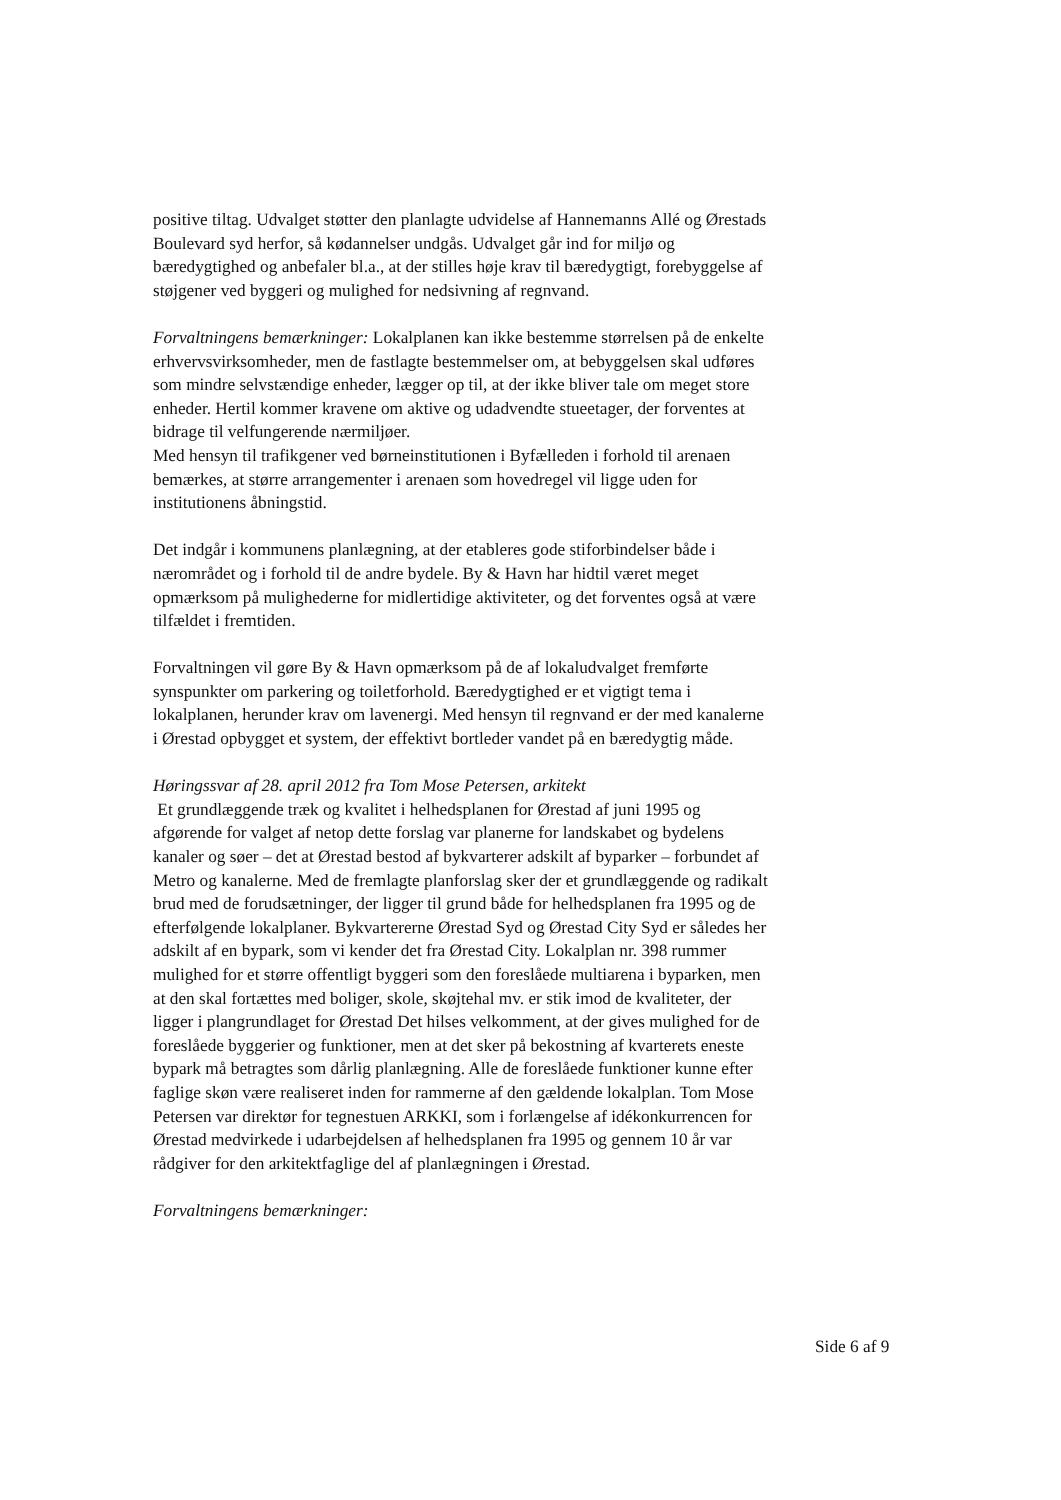positive tiltag. Udvalget støtter den planlagte udvidelse af Hannemanns Allé og Ørestads Boulevard syd herfor, så kødannelser undgås. Udvalget går ind for miljø og bæredygtighed og anbefaler bl.a., at der stilles høje krav til bæredygtigt, forebyggelse af støjgener ved byggeri og mulighed for nedsivning af regnvand.
Forvaltningens bemærkninger: Lokalplanen kan ikke bestemme størrelsen på de enkelte erhvervsvirksomheder, men de fastlagte bestemmelser om, at bebyggelsen skal udføres som mindre selvstændige enheder, lægger op til, at der ikke bliver tale om meget store enheder. Hertil kommer kravene om aktive og udadvendte stueetager, der forventes at bidrage til velfungerende nærmiljøer.
Med hensyn til trafikgener ved børneinstitutionen i Byfælleden i forhold til arenaen bemærkes, at større arrangementer i arenaen som hovedregel vil ligge uden for institutionens åbningstid.
Det indgår i kommunens planlægning, at der etableres gode stiforbindelser både i nærområdet og i forhold til de andre bydele. By & Havn har hidtil været meget opmærksom på mulighederne for midlertidige aktiviteter, og det forventes også at være tilfældet i fremtiden.
Forvaltningen vil gøre By & Havn opmærksom på de af lokaludvalget fremførte synspunkter om parkering og toiletforhold. Bæredygtighed er et vigtigt tema i lokalplanen, herunder krav om lavenergi. Med hensyn til regnvand er der med kanalerne i Ørestad opbygget et system, der effektivt bortleder vandet på en bæredygtig måde.
Høringssvar af 28. april 2012 fra Tom Mose Petersen, arkitekt
Et grundlæggende træk og kvalitet i helhedsplanen for Ørestad af juni 1995 og afgørende for valget af netop dette forslag var planerne for landskabet og bydelens kanaler og søer – det at Ørestad bestod af bykvarterer adskilt af byparker – forbundet af Metro og kanalerne. Med de fremlagte planforslag sker der et grundlæggende og radikalt brud med de forudsætninger, der ligger til grund både for helhedsplanen fra 1995 og de efterfølgende lokalplaner. Bykvartererne Ørestad Syd og Ørestad City Syd er således her adskilt af en bypark, som vi kender det fra Ørestad City. Lokalplan nr. 398 rummer mulighed for et større offentligt byggeri som den foreslåede multiarena i byparken, men at den skal fortættes med boliger, skole, skøjtehal mv. er stik imod de kvaliteter, der ligger i plangrundlaget for Ørestad Det hilses velkomment, at der gives mulighed for de foreslåede byggerier og funktioner, men at det sker på bekostning af kvarterets eneste bypark må betragtes som dårlig planlægning. Alle de foreslåede funktioner kunne efter faglige skøn være realiseret inden for rammerne af den gældende lokalplan. Tom Mose Petersen var direktør for tegnestuen ARKKI, som i forlængelse af idékonkurrencen for Ørestad medvirkede i udarbejdelsen af helhedsplanen fra 1995 og gennem 10 år var rådgiver for den arkitektfaglige del af planlægningen i Ørestad.
Forvaltningens bemærkninger:
Side 6 af 9